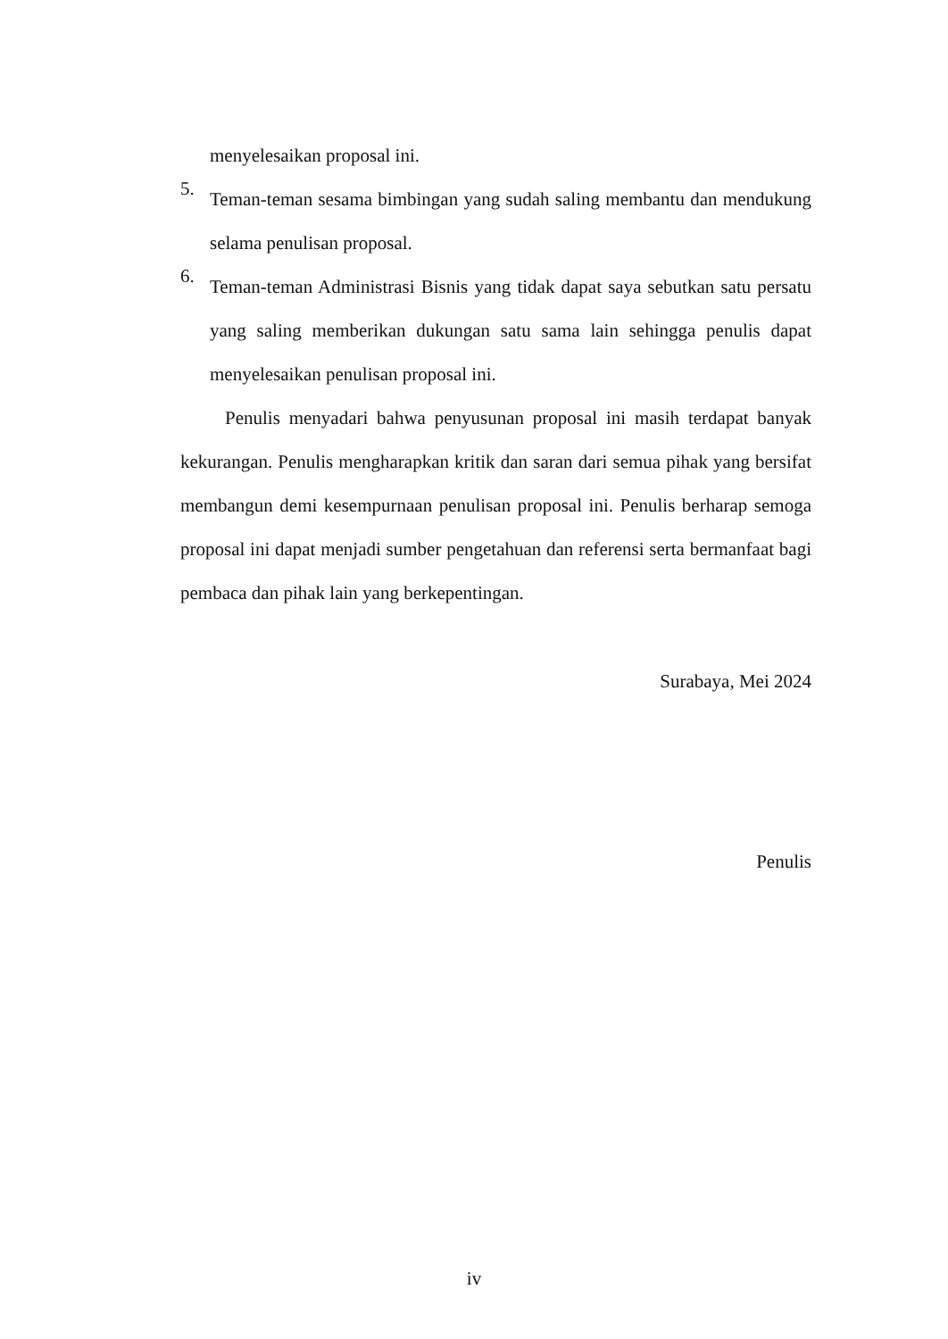menyelesaikan proposal ini.
5.
Teman-teman sesama bimbingan yang sudah saling membantu dan mendukung selama penulisan proposal.
6.
Teman-teman Administrasi Bisnis yang tidak dapat saya sebutkan satu persatu yang saling memberikan dukungan satu sama lain sehingga penulis dapat menyelesaikan penulisan proposal ini.
Penulis menyadari bahwa penyusunan proposal ini masih terdapat banyak kekurangan. Penulis mengharapkan kritik dan saran dari semua pihak yang bersifat membangun demi kesempurnaan penulisan proposal ini. Penulis berharap semoga proposal ini dapat menjadi sumber pengetahuan dan referensi serta bermanfaat bagi pembaca dan pihak lain yang berkepentingan.
Surabaya, Mei 2024
Penulis
iv